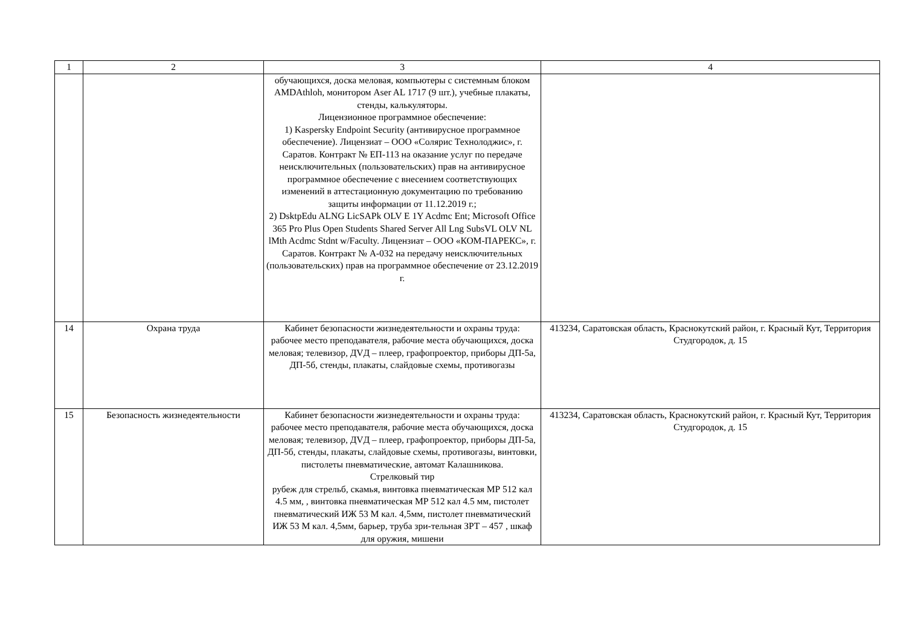| 1 | 2 | 3 | 4 |
| | | обучающихся, доска меловая, компьютеры с системным блоком AMDAthloh, монитором Aser AL 1717 (9 шт.), учебные плакаты, стенды, калькуляторы. Лицензионное программное обеспечение: 1) Kaspersky Endpoint Security (антивирусное программное обеспечение). Лицензиат – ООО «Солярис Технолоджис», г. Саратов. Контракт № ЕП-113 на оказание услуг по передаче неисключительных (пользовательских) прав на антивирусное программное обеспечение с внесением соответствующих изменений в аттестационную документацию по требованию защиты информации от 11.12.2019 г.; 2) DsktpEdu ALNG LicSAPk OLV E 1Y Acdmc Ent; Microsoft Office 365 Pro Plus Open Students Shared Server All Lng SubsVL OLV NL lMth Acdmc Stdnt w/Faculty. Лицензиат – ООО «КОМ-ПАРЕКС», г. Саратов. Контракт № А-032 на передачу неисключительных (пользовательских) прав на программное обеспечение от 23.12.2019 г. | |
| 14 | Охрана труда | Кабинет безопасности жизнедеятельности и охраны труда: рабочее место преподавателя, рабочие места обучающихся, доска меловая; телевизор, ДVД – плеер, графопроектор, приборы ДП-5а, ДП-5б, стенды, плакаты, слайдовые схемы, противогазы | 413234, Саратовская область, Краснокутский район, г. Красный Кут, Территория Студгородок, д. 15 |
| 15 | Безопасность жизнедеятельности | Кабинет безопасности жизнедеятельности и охраны труда: рабочее место преподавателя, рабочие места обучающихся, доска меловая; телевизор, ДVД – плеер, графопроектор, приборы ДП-5а, ДП-5б, стенды, плакаты, слайдовые схемы, противогазы, винтовки, пистолеты пневматические, автомат Калашникова. Стрелковый тир рубеж для стрельб, скамья, винтовка пневматическая МР 512 кал 4.5 мм, , винтовка пневматическая МР 512 кал 4.5 мм, пистолет пневматический ИЖ 53 М кал. 4,5мм, пистолет пневматический ИЖ 53 М кал. 4,5мм, барьер, труба зри-тельная ЗРТ – 457 , шкаф для оружия, мишени | 413234, Саратовская область, Краснокутский район, г. Красный Кут, Территория Студгородок, д. 15 |